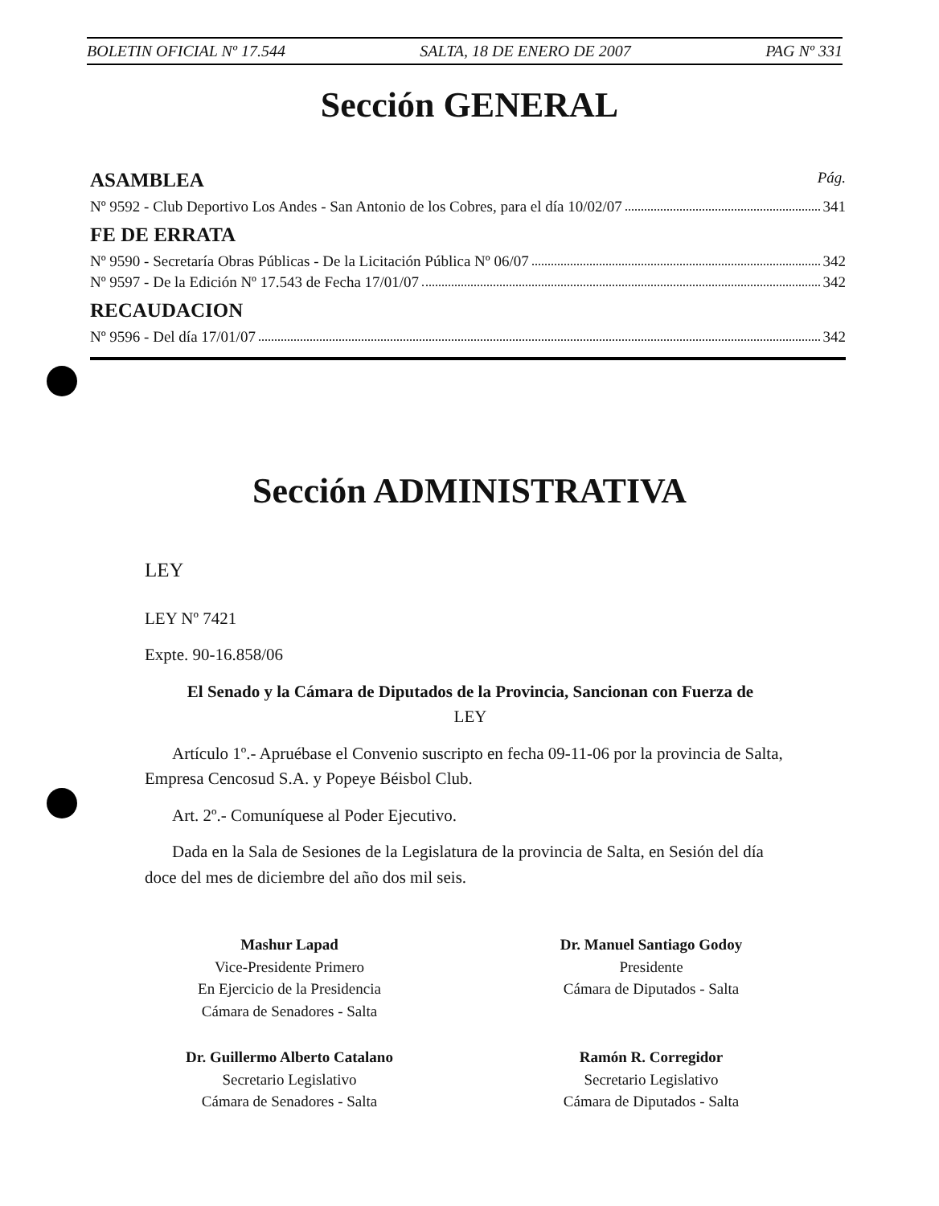BOLETIN OFICIAL Nº 17.544 SALTA, 18 DE ENERO DE 2007 PAG Nº 331
Sección GENERAL
ASAMBLEA Pág.
Nº 9592 - Club Deportivo Los Andes - San Antonio de los Cobres, para el día 10/02/07 341
FE DE ERRATA
Nº 9590 - Secretaría Obras Públicas - De la Licitación Pública Nº 06/07 342
Nº 9597 - De la Edición Nº 17.543 de Fecha 17/01/07 342
RECAUDACION
Nº 9596 - Del día 17/01/07 342
Sección ADMINISTRATIVA
LEY
LEY Nº 7421
Expte. 90-16.858/06
El Senado y la Cámara de Diputados de la Provincia, Sancionan con Fuerza de
LEY
Artículo 1º.- Apruébase el Convenio suscripto en fecha 09-11-06 por la provincia de Salta, Empresa Cencosud S.A. y Popeye Béisbol Club.
Art. 2º.- Comuníquese al Poder Ejecutivo.
Dada en la Sala de Sesiones de la Legislatura de la provincia de Salta, en Sesión del día doce del mes de diciembre del año dos mil seis.
Mashur Lapad
Vice-Presidente Primero
En Ejercicio de la Presidencia
Cámara de Senadores - Salta
Dr. Manuel Santiago Godoy
Presidente
Cámara de Diputados - Salta
Dr. Guillermo Alberto Catalano
Secretario Legislativo
Cámara de Senadores - Salta
Ramón R. Corregidor
Secretario Legislativo
Cámara de Diputados - Salta